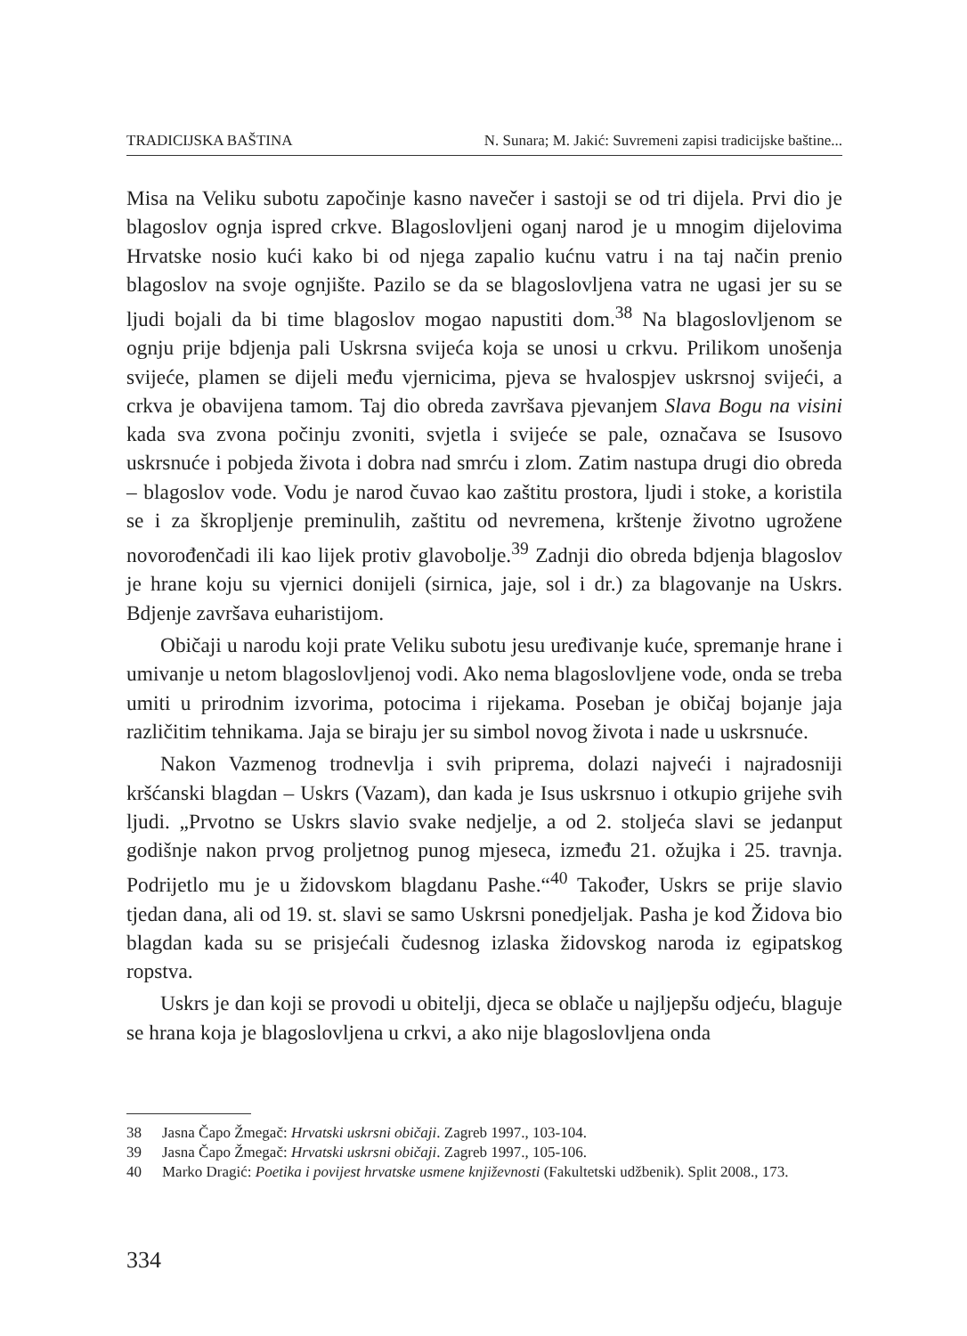TRADICIJSKA BAŠTINA N. Sunara; M. Jakić: Suvremeni zapisi tradicijske baštine...
Misa na Veliku subotu započinje kasno navečer i sastoji se od tri dijela. Prvi dio je blagoslov ognja ispred crkve. Blagoslovljeni oganj narod je u mnogim dijelovima Hrvatske nosio kući kako bi od njega zapalio kućnu vatru i na taj način prenio blagoslov na svoje ognjište. Pazilo se da se blagoslovljena vatra ne ugasi jer su se ljudi bojali da bi time blagoslov mogao napustiti dom.<sup>38</sup> Na blagoslovljenom se ognju prije bdjenja pali Uskrsna svijeća koja se unosi u crkvu. Prilikom unošenja svijeće, plamen se dijeli među vjernicima, pjeva se hvalospjev uskrsnoj svijeći, a crkva je obavijena tamom. Taj dio obreda završava pjevanjem Slava Bogu na visini kada sva zvona počinju zvoniti, svjetla i svijeće se pale, označava se Isusovo uskrsnuće i pobjeda života i dobra nad smrću i zlom. Zatim nastupa drugi dio obreda – blagoslov vode. Vodu je narod čuvao kao zaštitu prostora, ljudi i stoke, a koristila se i za škropljenje preminulih, zaštitu od nevremena, krštenje životno ugrožene novorođenčadi ili kao lijek protiv glavobolje.<sup>39</sup> Zadnji dio obreda bdjenja blagoslov je hrane koju su vjernici donijeli (sirnica, jaje, sol i dr.) za blagovanje na Uskrs. Bdjenje završava euharistijom.
Običaji u narodu koji prate Veliku subotu jesu uređivanje kuće, spremanje hrane i umivanje u netom blagoslovljenoj vodi. Ako nema blagoslovljene vode, onda se treba umiti u prirodnim izvorima, potocima i rijekama. Poseban je običaj bojanje jaja različitim tehnikama. Jaja se biraju jer su simbol novog života i nade u uskrsnuće.
Nakon Vazmenog trodnevlja i svih priprema, dolazi najveći i najradosniji kršćanski blagdan – Uskrs (Vazam), dan kada je Isus uskrsnuo i otkupio grijehe svih ljudi. „Prvotno se Uskrs slavio svake nedjelje, a od 2. stoljeća slavi se jedanput godišnje nakon prvog proljetnog punog mjeseca, između 21. ožujka i 25. travnja. Podrijetlo mu je u židovskom blagdanu Pashe.“<sup>40</sup> Također, Uskrs se prije slavio tjedan dana, ali od 19. st. slavi se samo Uskrsni ponedjeljak. Pasha je kod Židova bio blagdan kada su se prisjećali čudesnog izlaska židovskog naroda iz egipatskog ropstva.
Uskrs je dan koji se provodi u obitelji, djeca se oblače u najljepšu odjeću, blaguje se hrana koja je blagoslovljena u crkvi, a ako nije blagoslovljena onda
38 Jasna Čapo Žmegač: Hrvatski uskrsni običaji. Zagreb 1997., 103-104.
39 Jasna Čapo Žmegač: Hrvatski uskrsni običaji. Zagreb 1997., 105-106.
40 Marko Dragić: Poetika i povijest hrvatske usmene književnosti (Fakultetski udžbenik). Split 2008., 173.
334